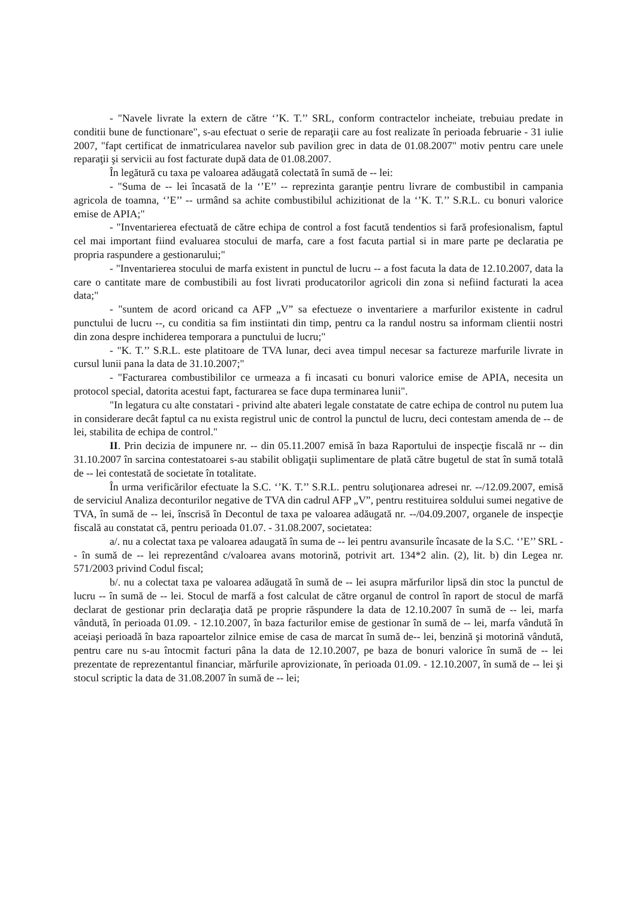- "Navele livrate la extern de către ‘’K. T.’’ SRL, conform contractelor incheiate, trebuiau predate in conditii bune de functionare", s-au efectuat o serie de reparaţii care au fost realizate în perioada februarie - 31 iulie 2007, "fapt certificat de inmatricularea navelor sub pavilion grec in data de 01.08.2007" motiv pentru care unele reparaţii şi servicii au fost facturate după data de 01.08.2007.
În legătură cu taxa pe valoarea adăugată colectată în sumă de -- lei:
- "Suma de -- lei încasată de la ‘’E’’ -- reprezinta garanţie pentru livrare de combustibil in campania agricola de toamna, ‘’E’’ -- urmând sa achite combustibilul achizitionat de la ‘’K. T.’’ S.R.L. cu bonuri valorice emise de APIA;"
- "Inventarierea efectuată de către echipa de control a fost facută tendentios si fară profesionalism, faptul cel mai important fiind evaluarea stocului de marfa, care a fost facuta partial si in mare parte pe declaratia pe propria raspundere a gestionarului;"
- "Inventarierea stocului de marfa existent in punctul de lucru -- a fost facuta la data de 12.10.2007, data la care o cantitate mare de combustibili au fost livrati producatorilor agricoli din zona si nefiind facturati la acea data;"
- "suntem de acord oricand ca AFP „V” sa efectueze o inventariere a marfurilor existente in cadrul punctului de lucru --, cu conditia sa fim instiintati din timp, pentru ca la randul nostru sa informam clientii nostri din zona despre inchiderea temporara a punctului de lucru;"
- "K. T.’’ S.R.L. este platitoare de TVA lunar, deci avea timpul necesar sa factureze marfurile livrate in cursul lunii pana la data de 31.10.2007;"
- "Facturarea combustibililor ce urmeaza a fi incasati cu bonuri valorice emise de APIA, necesita un protocol special, datorita acestui fapt, facturarea se face dupa terminarea lunii".
"In legatura cu alte constatari - privind alte abateri legale constatate de catre echipa de control nu putem lua in considerare decât faptul ca nu exista registrul unic de control la punctul de lucru, deci contestam amenda de -- de lei, stabilita de echipa de control."
II. Prin decizia de impunere nr. -- din 05.11.2007 emisă în baza Raportului de inspecţie fiscală nr -- din 31.10.2007 în sarcina contestatoarei s-au stabilit obligaţii suplimentare de plată către bugetul de stat în sumă totalã de -- lei contestată de societate în totalitate.
În urma verificărilor efectuate la S.C. ‘’K. T.’’ S.R.L. pentru soluţionarea adresei nr. --/12.09.2007, emisă de serviciul Analiza deconturilor negative de TVA din cadrul AFP „V”, pentru restituirea soldului sumei negative de TVA, în sumă de -- lei, înscrisă în Decontul de taxa pe valoarea adăugată nr. --/04.09.2007, organele de inspecţie fiscală au constatat că, pentru perioada 01.07. - 31.08.2007, societatea:
a/. nu a colectat taxa pe valoarea adaugată în suma de -- lei pentru avansurile încasate de la S.C. ‘’E’’ SRL -- în sumă de -- lei reprezentând c/valoarea avans motorină, potrivit art. 134*2 alin. (2), lit. b) din Legea nr. 571/2003 privind Codul fiscal;
b/. nu a colectat taxa pe valoarea adăugată în sumă de -- lei asupra mărfurilor lipsă din stoc la punctul de lucru -- în sumă de -- lei. Stocul de marfă a fost calculat de către organul de control în raport de stocul de marfă declarat de gestionar prin declaraţia dată pe proprie răspundere la data de 12.10.2007 în sumă de -- lei, marfa vândută, în perioada 01.09. - 12.10.2007, în baza facturilor emise de gestionar în sumă de -- lei, marfa vândută în aceiaşi perioadă în baza rapoartelor zilnice emise de casa de marcat în sumă de-- lei, benzină şi motorină vândută, pentru care nu s-au întocmit facturi pâna la data de 12.10.2007, pe baza de bonuri valorice în sumă de -- lei prezentate de reprezentantul financiar, mărfurile aprovizionate, în perioada 01.09. - 12.10.2007, în sumă de -- lei şi stocul scriptic la data de 31.08.2007 în sumă de -- lei;